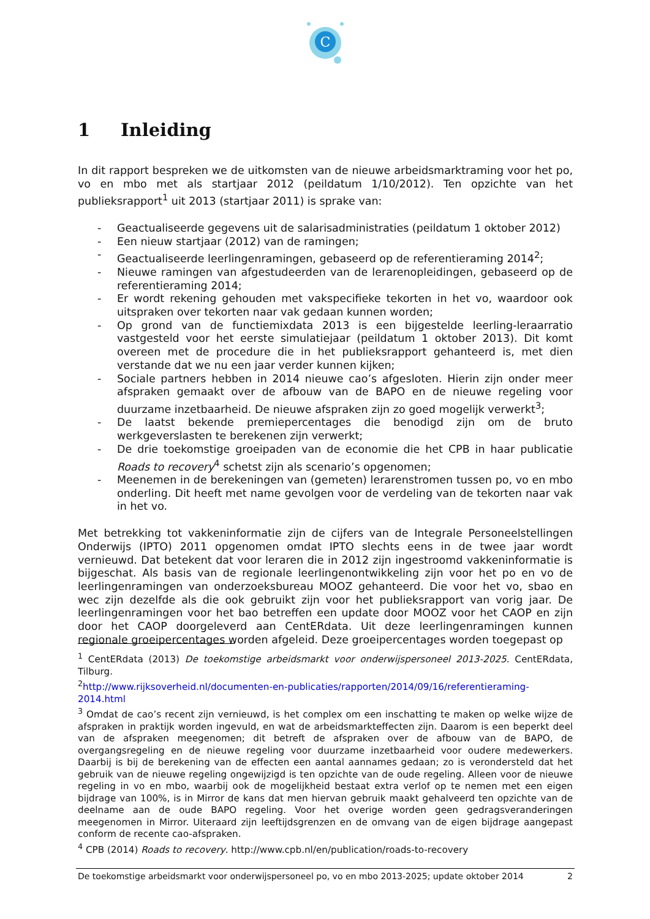C
1 Inleiding
In dit rapport bespreken we de uitkomsten van de nieuwe arbeidsmarktraming voor het po, vo en mbo met als startjaar 2012 (peildatum 1/10/2012). Ten opzichte van het publieksrapport<sup>1</sup> uit 2013 (startjaar 2011) is sprake van:
- Geactualiseerde gegevens uit de salarisadministraties (peildatum 1 oktober 2012)
- Een nieuw startjaar (2012) van de ramingen;
- Geactualiseerde leerlingenramingen, gebaseerd op de referentieraming 2014<sup>2</sup>;
- Nieuwe ramingen van afgestudeerden van de lerarenopleidingen, gebaseerd op de referentieraming 2014;
- Er wordt rekening gehouden met vakspecifieke tekorten in het vo, waardoor ook uitspraken over tekorten naar vak gedaan kunnen worden;
- Op grond van de functiemixdata 2013 is een bijgestelde leerling-leraarratio vastgesteld voor het eerste simulatiejaar (peildatum 1 oktober 2013). Dit komt overeen met de procedure die in het publieksrapport gehanteerd is, met dien verstande dat we nu een jaar verder kunnen kijken;
- Sociale partners hebben in 2014 nieuwe cao’s afgesloten. Hierin zijn onder meer afspraken gemaakt over de afbouw van de BAPO en de nieuwe regeling voor duurzame inzetbaarheid. De nieuwe afspraken zijn zo goed mogelijk verwerkt<sup>3</sup>;
- De laatst bekende premiepercentages die benodigd zijn om de bruto werkgeverslasten te berekenen zijn verwerkt;
- De drie toekomstige groeipaden van de economie die het CPB in haar publicatie Roads to recovery<sup>4</sup> schetst zijn als scenario’s opgenomen;
- Meenemen in de berekeningen van (gemeten) lerarenstromen tussen po, vo en mbo onderling. Dit heeft met name gevolgen voor de verdeling van de tekorten naar vak in het vo.
Met betrekking tot vakkeninformatie zijn de cijfers van de Integrale Personeelstellingen Onderwijs (IPTO) 2011 opgenomen omdat IPTO slechts eens in de twee jaar wordt vernieuwd. Dat betekent dat voor leraren die in 2012 zijn ingestroomd vakkeninformatie is bijgeschat. Als basis van de regionale leerlingenontwikkeling zijn voor het po en vo de leerlingenramingen van onderzoeksbureau MOOZ gehanteerd. Die voor het vo, sbao en wec zijn dezelfde als die ook gebruikt zijn voor het publieksrapport van vorig jaar. De leerlingenramingen voor het bao betreffen een update door MOOZ voor het CAOP en zijn door het CAOP doorgeleverd aan CentERdata. Uit deze leerlingenramingen kunnen regionale groeipercentages worden afgeleid. Deze groeipercentages worden toegepast op
<sup>1</sup> CentERdata (2013) De toekomstige arbeidsmarkt voor onderwijspersoneel 2013-2025. CentERdata, Tilburg.
<sup>2</sup> http://www.rijksoverheid.nl/documenten-en-publicaties/rapporten/2014/09/16/referentieraming-2014.html
<sup>3</sup> Omdat de cao’s recent zijn vernieuwd, is het complex om een inschatting te maken op welke wijze de afspraken in praktijk worden ingevuld, en wat de arbeidsmarkteffecten zijn. Daarom is een beperkt deel van de afspraken meegenomen; dit betreft de afspraken over de afbouw van de BAPO, de overgangsregeling en de nieuwe regeling voor duurzame inzetbaarheid voor oudere medewerkers. Daarbij is bij de berekening van de effecten een aantal aannames gedaan; zo is verondersteld dat het gebruik van de nieuwe regeling ongewijzigd is ten opzichte van de oude regeling. Alleen voor de nieuwe regeling in vo en mbo, waarbij ook de mogelijkheid bestaat extra verlof op te nemen met een eigen bijdrage van 100%, is in Mirror de kans dat men hiervan gebruik maakt gehalveerd ten opzichte van de deelname aan de oude BAPO regeling. Voor het overige worden geen gedragsveranderingen meegenomen in Mirror. Uiteraard zijn leeftijdsgrenzen en de omvang van de eigen bijdrage aangepast conform de recente cao-afspraken.
<sup>4</sup> CPB (2014) Roads to recovery. http://www.cpb.nl/en/publication/roads-to-recovery
De toekomstige arbeidsmarkt voor onderwijspersoneel po, vo en mbo 2013-2025; update oktober 2014 2